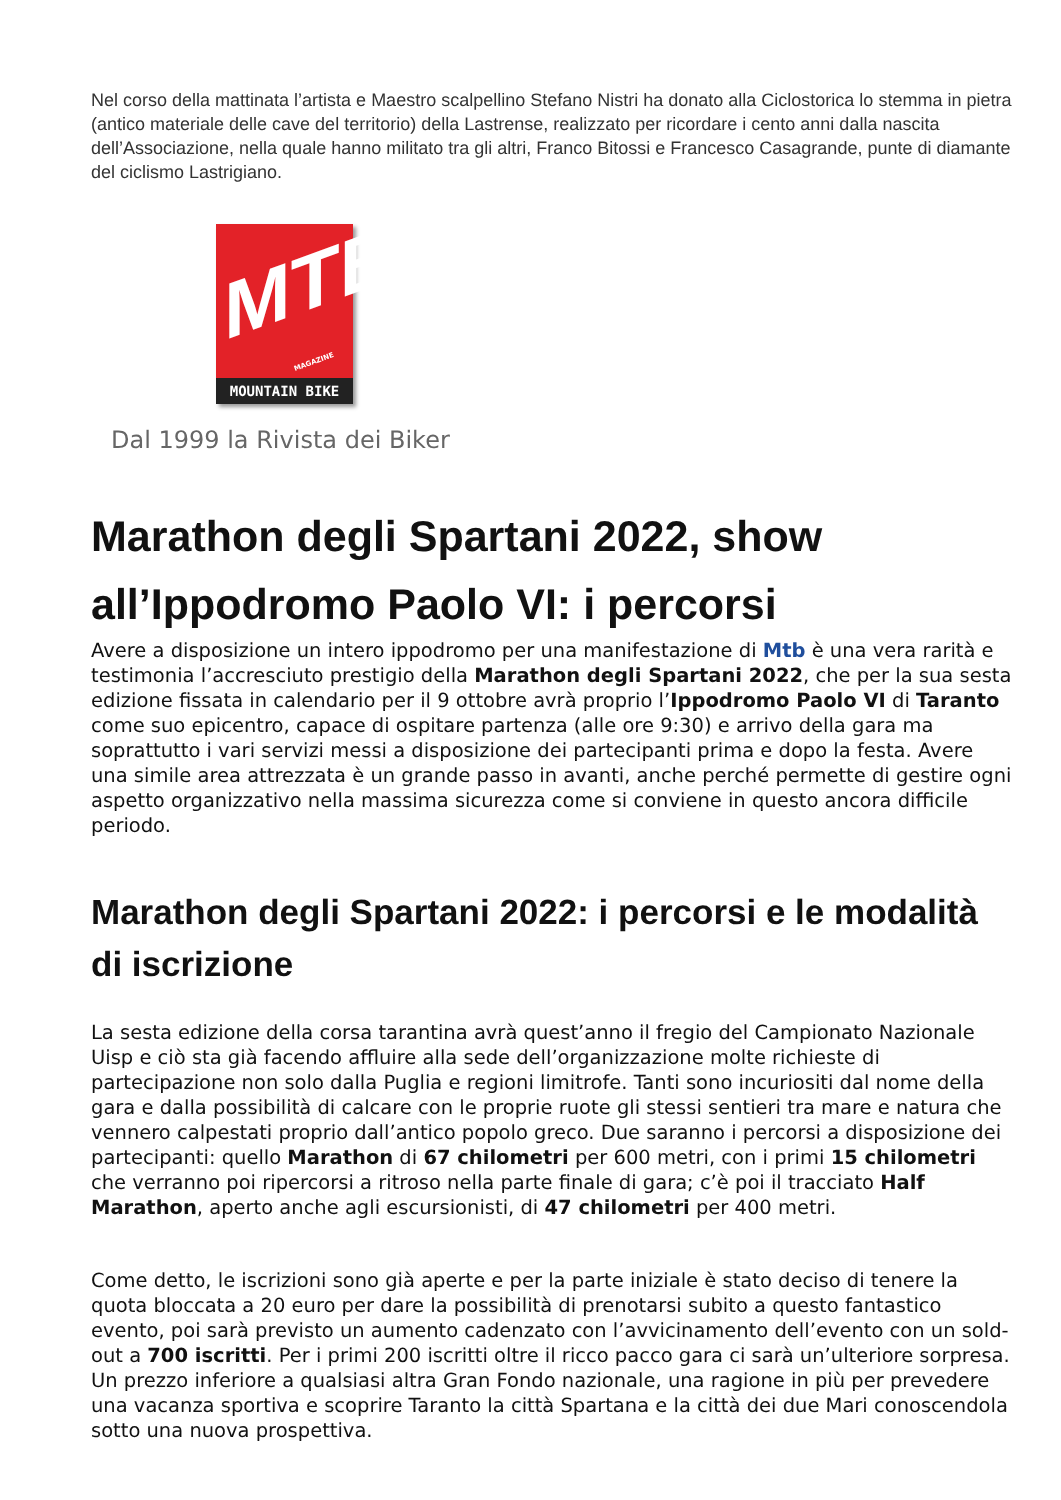Nel corso della mattinata l’artista e Maestro scalpellino Stefano Nistri ha donato alla Ciclostorica lo stemma in pietra (antico materiale delle cave del territorio) della Lastrense, realizzato per ricordare i cento anni dalla nascita dell’Associazione, nella quale hanno militato tra gli altri, Franco Bitossi e Francesco Casagrande, punte di diamante del ciclismo Lastrigiano.
MTB
MAGAZINE
MOUNTAIN BIKE
Dal 1999 la Rivista dei Biker
Marathon degli Spartani 2022, show all’Ippodromo Paolo VI: i percorsi
Avere a disposizione un intero ippodromo per una manifestazione di Mtb è una vera rarità e testimonia l’accresciuto prestigio della Marathon degli Spartani 2022, che per la sua sesta edizione fissata in calendario per il 9 ottobre avrà proprio l’Ippodromo Paolo VI di Taranto come suo epicentro, capace di ospitare partenza (alle ore 9:30) e arrivo della gara ma soprattutto i vari servizi messi a disposizione dei partecipanti prima e dopo la festa. Avere una simile area attrezzata è un grande passo in avanti, anche perché permette di gestire ogni aspetto organizzativo nella massima sicurezza come si conviene in questo ancora difficile periodo.
Marathon degli Spartani 2022: i percorsi e le modalità di iscrizione
La sesta edizione della corsa tarantina avrà quest’anno il fregio del Campionato Nazionale Uisp e ciò sta già facendo affluire alla sede dell’organizzazione molte richieste di partecipazione non solo dalla Puglia e regioni limitrofe. Tanti sono incuriositi dal nome della gara e dalla possibilità di calcare con le proprie ruote gli stessi sentieri tra mare e natura che vennero calpestati proprio dall’antico popolo greco. Due saranno i percorsi a disposizione dei partecipanti: quello Marathon di 67 chilometri per 600 metri, con i primi 15 chilometri che verranno poi ripercorsi a ritroso nella parte finale di gara; c’è poi il tracciato Half Marathon, aperto anche agli escursionisti, di 47 chilometri per 400 metri.
Come detto, le iscrizioni sono già aperte e per la parte iniziale è stato deciso di tenere la quota bloccata a 20 euro per dare la possibilità di prenotarsi subito a questo fantastico evento, poi sarà previsto un aumento cadenzato con l’avvicinamento dell’evento con un sold-out a 700 iscritti. Per i primi 200 iscritti oltre il ricco pacco gara ci sarà un’ulteriore sorpresa. Un prezzo inferiore a qualsiasi altra Gran Fondo nazionale, una ragione in più per prevedere una vacanza sportiva e scoprire Taranto la città Spartana e la città dei due Mari conoscendola sotto una nuova prospettiva.